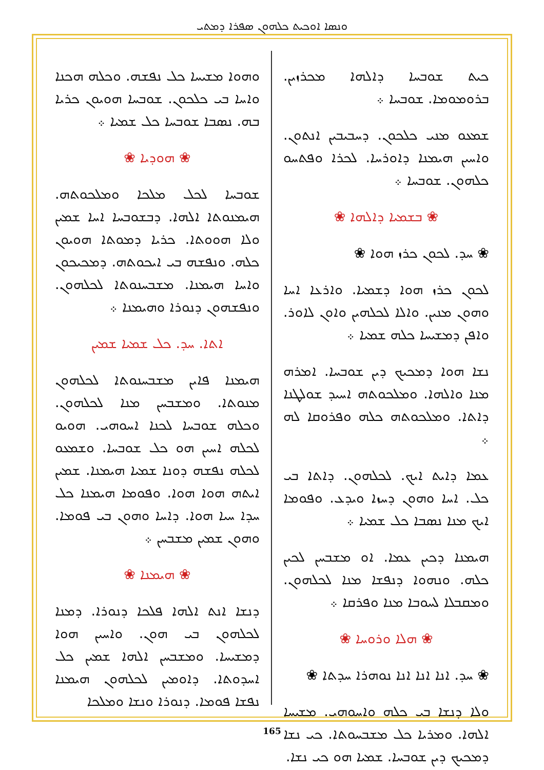ܘܢܣܐ ܐܘܟܝܬ ܟܠܗܘܢ ܣܦܪܐ ܕܡܬܝ
ܟܝܬ ܫܘܒܚܐ ܕܐܠܗܐ ܡܟܪܙܝܢ. ܒܪܘܡܘܡܐ. ܫܘܒܚܐ ܀
ܫܡܥܘ ܡܢܝ ܟܠܟܘܢ. ܕܚܒܝܒܝܢ ܐܢܬܘܢ. ܘܐܚܝܢ ܗܝܡܢܐ ܕܐܘܪܚܐ. ܠܟܪܐ ܘܦܬܚܘ ܟܠܗܘܢ. ܫܘܒܚܐ ܀
❀ ܒܫܡܝܐ ܕܐܠܗܐ ❀
❀ ܚܕ. ܠܟܘܢ ܟܪܙ ܗܘܐ ❀
ܠܟܘܢ ܟܪܙ ܗܘܐ ܕܫܡܝܐ. ܘܐܪܥܐ ܐܚܐ ܘܗܘܢ ܡܢܝܢ. ܘܐܠܐ ܠܟܠܗܝܢ ܘܐܘܢ ܠܐܘܪ. ܘܐܦܢ ܕܡܫܝܚܐ ܟܠܗ ܫܡܝܐ ܀
ܢܫܐ ܗܘܐ ܕܡܟܝܟ ܕܝܢ ܫܘܒܚܐ. ܐܡܪܗ ܡܢܐ ܘܐܠܗܐ. ܘܡܠܟܘܬܗ ܐܚܝܕ ܫܘܠܛܢܐ ܕܐܬܐ. ܘܡܠܟܘܬܗ ܟܠܗ ܘܦܪܘܩܐ ܠܗ ܀
ܥܡܐ ܕܐܝܬ ܐܝܟ. ܠܟܠܗܘܢ. ܕܐܬܐ ܒܝ ܟܠ. ܐܚܐ ܘܗܘܢ ܕܚܙܐ ܘܝܕܥ. ܘܦܘܡܐ ܐܝܟ ܡܢܐ ܢܣܒܐ ܟܠ ܫܡܝܐ ܀
ܗܝܡܢܐ ܕܟܝܢ ܥܡܐ. ܐܘ ܡܫܒܚܢ ܠܟܝܢ ܟܠܗ. ܘܢܗܘܐ ܕܢܦܫܐ ܡܢܐ ܠܟܠܗܘܢ. ܘܡܩܒܠܐ ܠܚܘܒܐ ܡܢܐ ܘܦܪܩܐ ܀
❀ ܗܠܐ ܘܪܘܚܐ ❀
❀ ܚܕ. ܐܢܐ ܐܢܐ ܐܢܐ ܢܘܗܪܐ ܚܕܬܐ ❀
ܘܠܐ ܕܢܫܐ ܒܝ ܟܠܗ ܘܐܚܘܗܝ. ܡܫܝܚܐ ܐܠܗܐ. ܘܡܪܝܐ ܟܠ ܡܫܒܚܘܬܐ. ܟܝ ܢܫܐ ܕܡܟܝܟ ܕܝܢ ܫܘܒܚܐ. ܫܡܝܐ ܗܘ ܟܝ ܢܫܐ.
ܘܗܘܐ ܡܫܝܚܐ ܟܠ ܢܦܫܗ. ܘܟܠܗ ܗܟܢܐ ܘܐܚܐ ܒܝ ܟܠܟܘܢ. ܫܘܒܚܐ ܗܘܝܘܢ ܟܪܝܐ ܒܗ. ܢܣܒܐ ܫܘܒܚܐ ܟܠ ܫܡܝܐ ܀
❀ ܗܘܕܝܐ ❀
ܫܘܒܚܐ ܠܟܠ ܡܠܟܐ ܘܡܠܟܘܬܗ. ܗܝܡܢܘܬܐ ܐܠܗܐ. ܕܒܫܘܒܚܐ ܐܚܐ ܫܡܝܢ ܘܠܐ ܗܘܘܬܐ. ܟܪܝܐ ܕܡܘܬܐ ܗܘܝܘܢ ܟܠܗ. ܘܢܦܫܗ ܒܝ ܐܝܟܘܬܗ. ܕܡܟܝܟܘܢ ܘܐܚܐ ܗܝܡܢܐ. ܡܫܒܚܢܘܬܐ ܠܟܠܗܘܢ. ܘܢܦܫܗܘܢ ܕܢܘܪܐ ܘܗܝܡܢܐ ܀
ܐܬܐ. ܚܕ. ܟܠ ܫܡܝܐ ܫܡܝܢ
ܗܝܡܢܐ ܦܐܝܢ ܡܫܒܚܢܘܬܐ ܠܟܠܗܘܢ ܡܢܘܬܐ. ܘܡܫܒܚܢ ܡܢܐ ܠܟܠܗܘܢ. ܘܟܠܗ ܫܘܒܚܐ ܠܟܢܐ ܐܚܘܗܝ. ܗܘܝܘ ܠܟܠܗ ܐܚܝܢ ܗܘ ܟܠ ܫܘܒܚܐ. ܘܫܡܥܘ ܠܟܠܗ ܢܦܫܗ ܕܘܢܐ ܫܡܝܐ ܗܝܡܢܐ. ܫܡܝܢ ܐܝܬܗ ܗܘܐ ܗܘܐ. ܘܦܘܡܐ ܗܝܡܢܐ ܟܠ ܚܕܐ ܚܝܐ ܗܘܐ. ܕܐܚܐ ܘܗܘܢ ܒܝ ܦܘܡܐ. ܘܗܘܢ ܫܡܝܢ ܡܫܒܚܢ ܀
❀ ܗܝܡܢܐ ❀
ܕܢܫܐ ܐܢܬ ܐܠܗܐ ܦܠܟܐ ܕܢܘܪܐ. ܕܡܢܐ ܠܟܠܗܘܢ ܒܝ ܗܘܢ. ܘܐܚܝܢ ܗܘܐ ܕܡܫܝܚܐ. ܘܡܫܒܚܢ ܐܠܗܐ ܫܡܝܢ ܟܠ ܐܚܕܘܬܐ. ܕܐܘܡܝܢ ܠܟܠܗܘܢ ܗܝܡܢܐ ܢܦܫܐ ܦܘܡܐ. ܕܢܘܪܐ ܘܢܫܐ ܘܡܠܟܐ
165